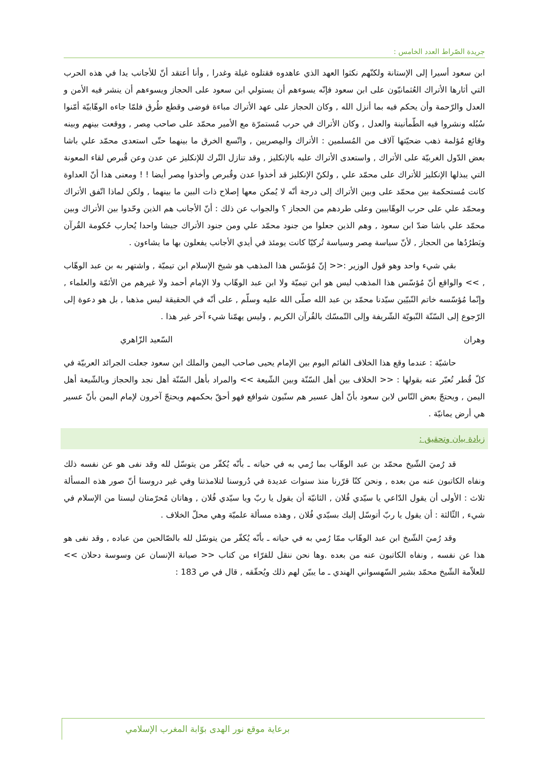جريدة الصّراط العدد الخامس :
ابن سعود أسيرا إلى الإستانة ولكنّهم نكثوا العهد الذي عاهدوه فقتلوه غيلة وغدرا , وأنا أعتقد أنّ للأجانب يدا في هذه الحرب التي أثارها الأتراك العُثمانيّون على ابن سعود فإنّه يسوءهم أن يستولي ابن سعود على الحجاز ويسوءهم أن ينشر فيه الأمن و العدل والرّحمة وأن يحكم فيه بما أنزل الله , وكان الحجاز على عهد الأتراك مباءة فوضى وقطع طُرق فلمّا جاءه الوهّابيّة أمّنوا سُبُله ونشروا فيه الطّمأنينة والعدل , وكان الأتراك في حرب مُستمرّة مع الأمير محمّد على صاحب مِصر , ووقعت بينهم وبينه وقائع مُؤلمة ذهب ضحيّتها آلاف من المُسلمين : الأتراك والمِصريين , واتّسع الخرق ما بينهما حتّى استعدى محمّد علي باشا بعض الدّول الغربيّة على الأتراك , واستعدى الأتراك عليه بالإنكليز , وقد تنازل التّرك للإنكليز عن عدن وعن قُبرص لقاء المعونة التي يبذلها الإنكليز للأتراك على محمّد علي , ولكنّ الإنكليز قد أخذوا عدن وقُبرص وأخذوا مِصر أيضا ! ! ومعنى هذا أنّ العداوة كانت مُستحكمة بين محمّد على وبين الأتراك إلى درجة أنّه لا يُمكن معها إصلاح ذات البين ما بينهما , ولكن لماذا اتّفق الأتراك ومحمّد علي على حرب الوهّابيين وعلى طردهم من الحجاز ؟ والجواب عن ذلك : أنّ الأجانب هم الذين وحّدوا بين الأتراك وبين محمّد علي باشا ضدّ ابن سعود , وهم الذين جعلوا من جنود محمّد علي ومن جنود الأتراك جيشا واحدا يُحارب حُكومة القُرآن ويَطرُدُها من الحجاز , لأنّ سياسة مِصر وسياسة تُركيّا كانت يومئذ في أيدي الأجانب يفعلون بها ما يشاءون .
بقي شيء واحد وهو قول الوزير :<< إنّ مُؤسّس هذا المذهب هو شيخ الإسلام ابن تيميّة , واشتهر به بن عبد الوهّاب , >> والواقع أنّ مُؤسّس هذا المذهب ليس هو ابن تيميّة ولا ابن عبد الوهّاب ولا الإمام أحمد ولا غيرهم من الأئمّة والعلماء , وإنّما مُؤسّسه خاتم النّبيّين سيّدنا محمّد بن عبد الله صلّى الله عليه وسلّم , على أنّه في الحقيقة ليس مذهبا , بل هو دعوة إلى الرّجوع إلى السّنّة النّبويّة الشّريفة وإلى التّمسّك بالقُرآن الكريم , وليس يهمّنا شيء آخر غير هذا .
وهران السّعيد الزّاهري
حاشيّة : عندما وقع هذا الخلاف القائم اليوم بين الإمام يحيى صاحب اليمن والملك ابن سعود جعلت الجرائد العربيّة في كلّ قُطر تُعبّر عنه بقولها : << الخلاف بين أهل السّنّة وبين الشّيعة >> والمراد بأهل السّنّة أهل نجد والحجاز وبالشّيعة أهل اليمن , ويحتجّ بعض النّاس لابن سعود بأنّ أهل عسير هم سنّيون شوافع فهو أحقّ بحكمهم ويحتجّ آخرون لإمام اليمن بأنّ عسير هي أرض يمانيّة .
زيادة بيان وتحقيق :
قد رُميَ الشّيخ محمّد بن عبد الوهّاب بما رُمي به في حياته ـ بأنّه يُكفّر من يتوسّل لله وقد نفى هو عن نفسه ذلك ونفاه الكاتبون عنه من بعده , ونحن كنّا قرّرنا منذ سنوات عديدة في دُروسنا لتلامذتنا وفي غير دروسنا أنّ صور هذه المسألة ثلاث : الأولى أن يقول الدّاعي يا سيّدي فُلان , الثانيّة أن يقول يا ربّ ويا سيّدي فُلان , وهاتان مُحرّمتان ليستا من الإسلام في شيء , الثّالثة : أن يقول يا ربّ أتوسّل إليك بسيّدي فُلان , وهذه مسألة علميّة وهي محلّ الخلاف .
وقد رُميَ الشّيخ ابن عبد الوهّاب ممّا رُمي به في حياته ـ بأنّه يُكفّر من يتوسّل لله بالصّالحين من عباده , وقد نفى هو هذا عن نفسه , ونفاه الكاتبون عنه من بعده .وها نحن ننقل للقرّاء من كتاب << صيانة الإنسان عن وسوسة دحلان >> للعلاّمة الشّيخ محمّد بشير السّهسواني الهندي ـ ما يبيّن لهم ذلك ويُحقّقه , قال في ص 183 :
برعاية موقع نور الهدى بوّابة المغرب الإسلامي